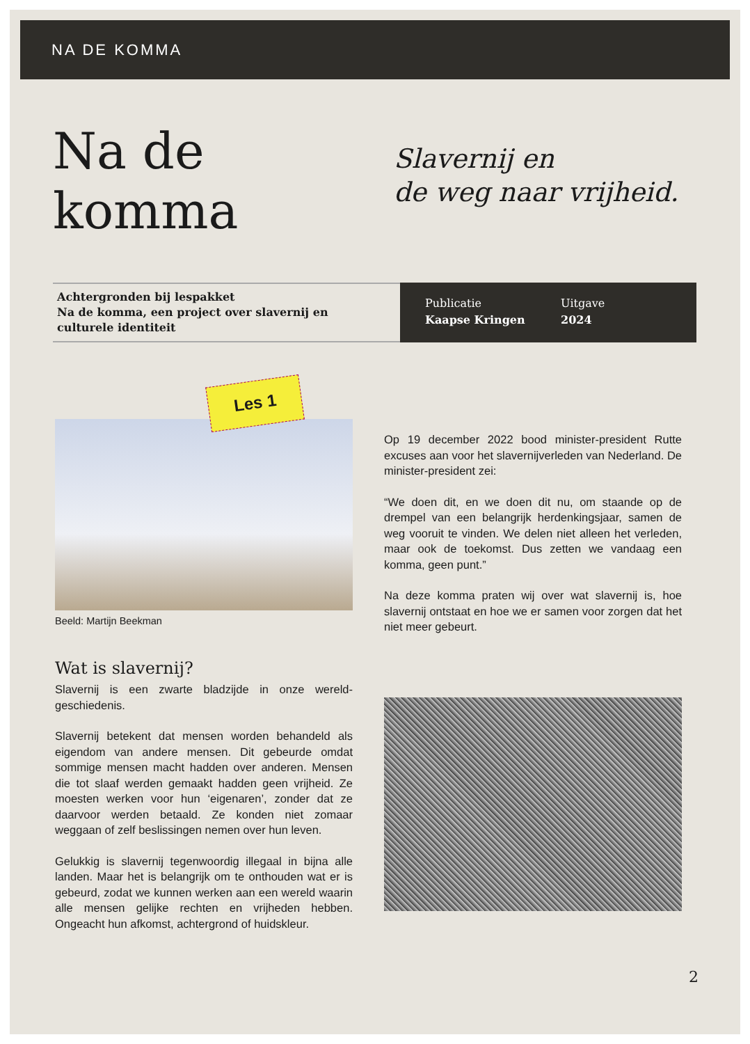NA DE KOMMA
Na de
komma
Slavernij en
de weg naar vrijheid.
Achtergronden bij lespakket
Na de komma, een project over slavernij en
culturele identiteit
Publicatie
Kaapse Kringen
Uitgave
2024
Les 1
Beeld: Martijn Beekman
Wat is slavernij?
Slavernij is een zwarte bladzijde in onze wereld-geschiedenis.
Slavernij betekent dat mensen worden behandeld als eigendom van andere mensen. Dit gebeurde omdat sommige mensen macht hadden over anderen. Mensen die tot slaaf werden gemaakt hadden geen vrijheid. Ze moesten werken voor hun ‘eigenaren’, zonder dat ze daarvoor werden betaald. Ze konden niet zomaar weggaan of zelf beslissingen nemen over hun leven.
Gelukkig is slavernij tegenwoordig illegaal in bijna alle landen. Maar het is belangrijk om te onthouden wat er is gebeurd, zodat we kunnen werken aan een wereld waarin alle mensen gelijke rechten en vrijheden hebben. Ongeacht hun afkomst, achtergrond of huidskleur.
Op 19 december 2022 bood minister-president Rutte excuses aan voor het slavernijverleden van Nederland. De minister-president zei:
“We doen dit, en we doen dit nu, om staande op de drempel van een belangrijk herdenkingsjaar, samen de weg vooruit te vinden. We delen niet alleen het verleden, maar ook de toekomst. Dus zetten we vandaag een komma, geen punt.”
Na deze komma praten wij over wat slavernij is, hoe slavernij ontstaat en hoe we er samen voor zorgen dat het niet meer gebeurt.
2